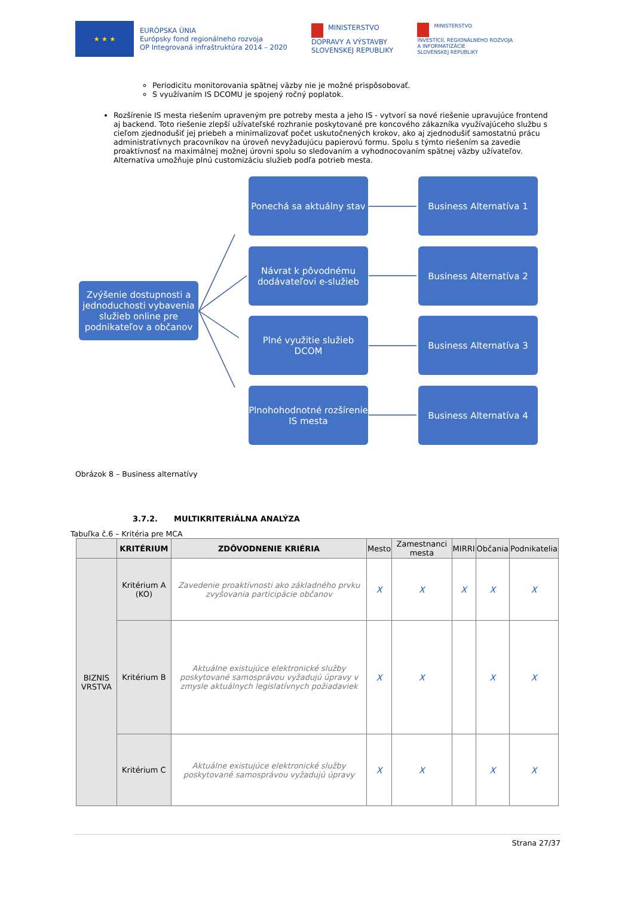★ ★ ★
EURÓPSKA ÚNIA
Európsky fond regionálneho rozvoja
OP Integrovaná infraštruktúra 2014 – 2020
MINISTERSTVO
DOPRAVY A VÝSTAVBY
SLOVENSKEJ REPUBLIKY
MINISTERSTVO
INVESTÍCIÍ, REGIONÁLNEHO ROZVOJA
A INFORMATIZÁCIE
SLOVENSKEJ REPUBLIKY
Periodicitu monitorovania spätnej väzby nie je možné prispôsobovať.
S využívaním IS DCOMU je spojený ročný poplatok.
Rozšírenie IS mesta riešením upraveným pre potreby mesta a jeho IS - vytvorí sa nové riešenie upravujúce frontend aj backend. Toto riešenie zlepší užívateľské rozhranie poskytované pre koncového zákazníka využívajúceho službu s cieľom zjednodušiť jej priebeh a minimalizovať počet uskutočnených krokov, ako aj zjednodušiť samostatnú prácu administratívnych pracovníkov na úroveň nevyžadujúcu papierovú formu. Spolu s týmto riešením sa zavedie proaktívnosť na maximálnej možnej úrovni spolu so sledovaním a vyhodnocovaním spätnej väzby užívateľov. Alternatíva umožňuje plnú customizáciu služieb podľa potrieb mesta.
Zvýšenie dostupnosti a jednoduchosti vybavenia služieb online pre podnikateľov a občanov
Ponechá sa aktuálny stav
Business Alternatíva 1
Návrat k pôvodnému dodávateľovi e-služieb
Business Alternatíva 2
Plné využitie služieb DCOM
Business Alternatíva 3
Plnohohodnotné rozšírenie IS mesta
Business Alternatíva 4
Obrázok 8 – Business alternatívy
3.7.2. MULTIKRITERIÁLNA ANALÝZA
Tabuľka č.6 – Kritéria pre MCA
| | KRITÉRIUM | ZDÔVODNENIE KRIÉRIA | Mesto | Zamestnanci mesta | MIRRI | Občania | Podnikatelia |
| --- | --- | --- | --- | --- | --- | --- | --- |
| BIZNIS VRSTVA | Kritérium A (KO) | Zavedenie proaktívnosti ako základného prvku zvyšovania participácie občanov | X | X | X | X | X |
| | Kritérium B | Aktuálne existujúce elektronické služby poskytované samosprávou vyžadujú úpravy v zmysle aktuálnych legislatívnych požiadaviek | X | X | | X | X |
| | Kritérium C | Aktuálne existujúce elektronické služby poskytované samosprávou vyžadujú úpravy | X | X | | X | X |
Strana 27/37